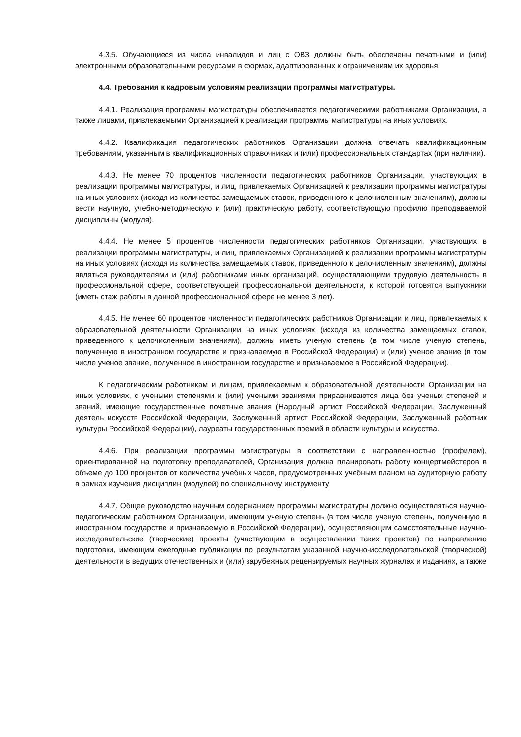4.3.5. Обучающиеся из числа инвалидов и лиц с ОВЗ должны быть обеспечены печатными и (или) электронными образовательными ресурсами в формах, адаптированных к ограничениям их здоровья.
4.4. Требования к кадровым условиям реализации программы магистратуры.
4.4.1. Реализация программы магистратуры обеспечивается педагогическими работниками Организации, а также лицами, привлекаемыми Организацией к реализации программы магистратуры на иных условиях.
4.4.2. Квалификация педагогических работников Организации должна отвечать квалификационным требованиям, указанным в квалификационных справочниках и (или) профессиональных стандартах (при наличии).
4.4.3. Не менее 70 процентов численности педагогических работников Организации, участвующих в реализации программы магистратуры, и лиц, привлекаемых Организацией к реализации программы магистратуры на иных условиях (исходя из количества замещаемых ставок, приведенного к целочисленным значениям), должны вести научную, учебно-методическую и (или) практическую работу, соответствующую профилю преподаваемой дисциплины (модуля).
4.4.4. Не менее 5 процентов численности педагогических работников Организации, участвующих в реализации программы магистратуры, и лиц, привлекаемых Организацией к реализации программы магистратуры на иных условиях (исходя из количества замещаемых ставок, приведенного к целочисленным значениям), должны являться руководителями и (или) работниками иных организаций, осуществляющими трудовую деятельность в профессиональной сфере, соответствующей профессиональной деятельности, к которой готовятся выпускники (иметь стаж работы в данной профессиональной сфере не менее 3 лет).
4.4.5. Не менее 60 процентов численности педагогических работников Организации и лиц, привлекаемых к образовательной деятельности Организации на иных условиях (исходя из количества замещаемых ставок, приведенного к целочисленным значениям), должны иметь ученую степень (в том числе ученую степень, полученную в иностранном государстве и признаваемую в Российской Федерации) и (или) ученое звание (в том числе ученое звание, полученное в иностранном государстве и признаваемое в Российской Федерации).
К педагогическим работникам и лицам, привлекаемым к образовательной деятельности Организации на иных условиях, с учеными степенями и (или) учеными званиями приравниваются лица без ученых степеней и званий, имеющие государственные почетные звания (Народный артист Российской Федерации, Заслуженный деятель искусств Российской Федерации, Заслуженный артист Российской Федерации, Заслуженный работник культуры Российской Федерации), лауреаты государственных премий в области культуры и искусства.
4.4.6. При реализации программы магистратуры в соответствии с направленностью (профилем), ориентированной на подготовку преподавателей, Организация должна планировать работу концертмейстеров в объеме до 100 процентов от количества учебных часов, предусмотренных учебным планом на аудиторную работу в рамках изучения дисциплин (модулей) по специальному инструменту.
4.4.7. Общее руководство научным содержанием программы магистратуры должно осуществляться научно-педагогическим работником Организации, имеющим ученую степень (в том числе ученую степень, полученную в иностранном государстве и признаваемую в Российской Федерации), осуществляющим самостоятельные научно-исследовательские (творческие) проекты (участвующим в осуществлении таких проектов) по направлению подготовки, имеющим ежегодные публикации по результатам указанной научно-исследовательской (творческой) деятельности в ведущих отечественных и (или) зарубежных рецензируемых научных журналах и изданиях, а также